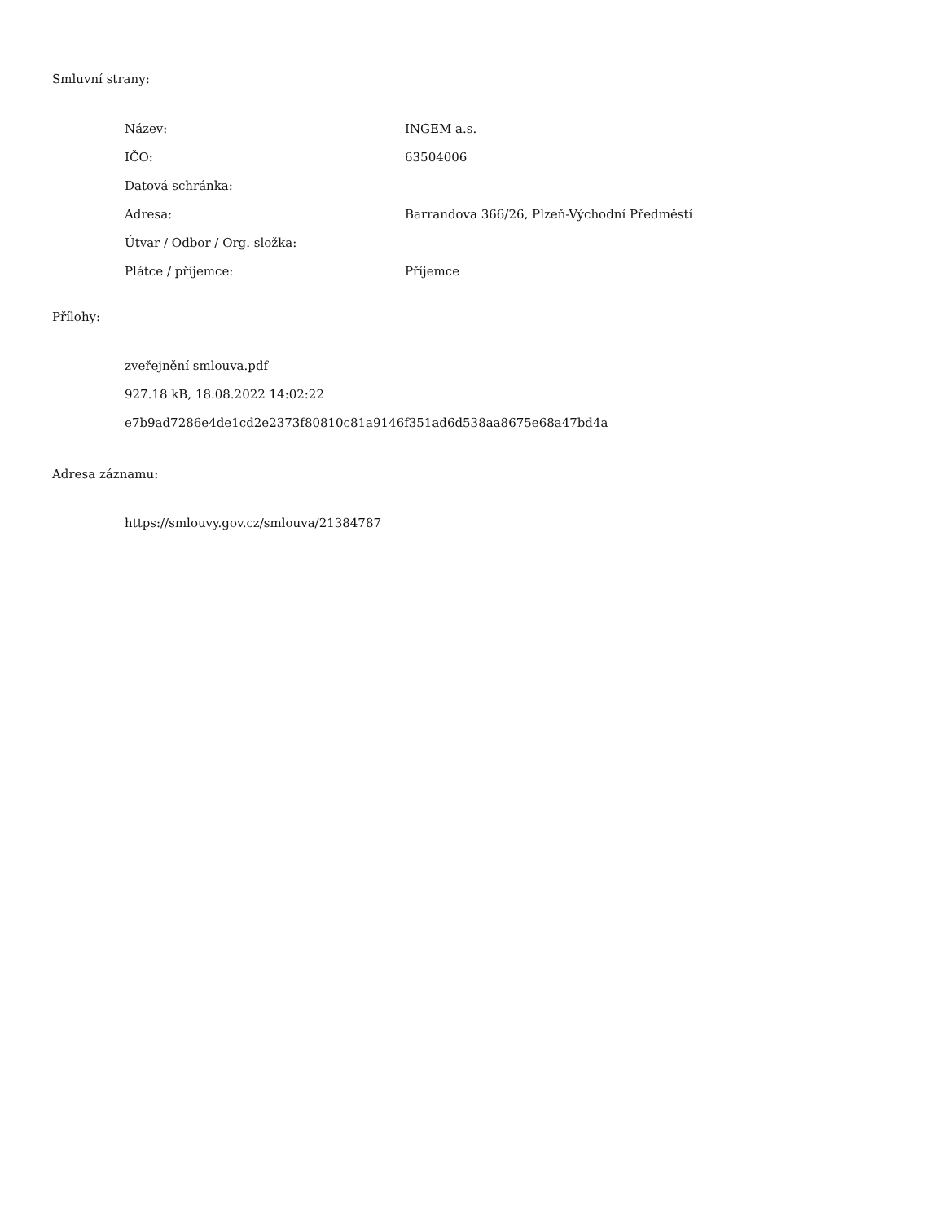Smluvní strany:
| Název: | INGEM a.s. |
| IČO: | 63504006 |
| Datová schránka: | |
| Adresa: | Barrandova 366/26, Plzeň-Východní Předměstí |
| Útvar / Odbor / Org. složka: | |
| Plátce / příjemce: | Příjemce |
Přílohy:
zveřejnění smlouva.pdf
927.18 kB, 18.08.2022 14:02:22
e7b9ad7286e4de1cd2e2373f80810c81a9146f351ad6d538aa8675e68a47bd4a
Adresa záznamu:
https://smlouvy.gov.cz/smlouva/21384787